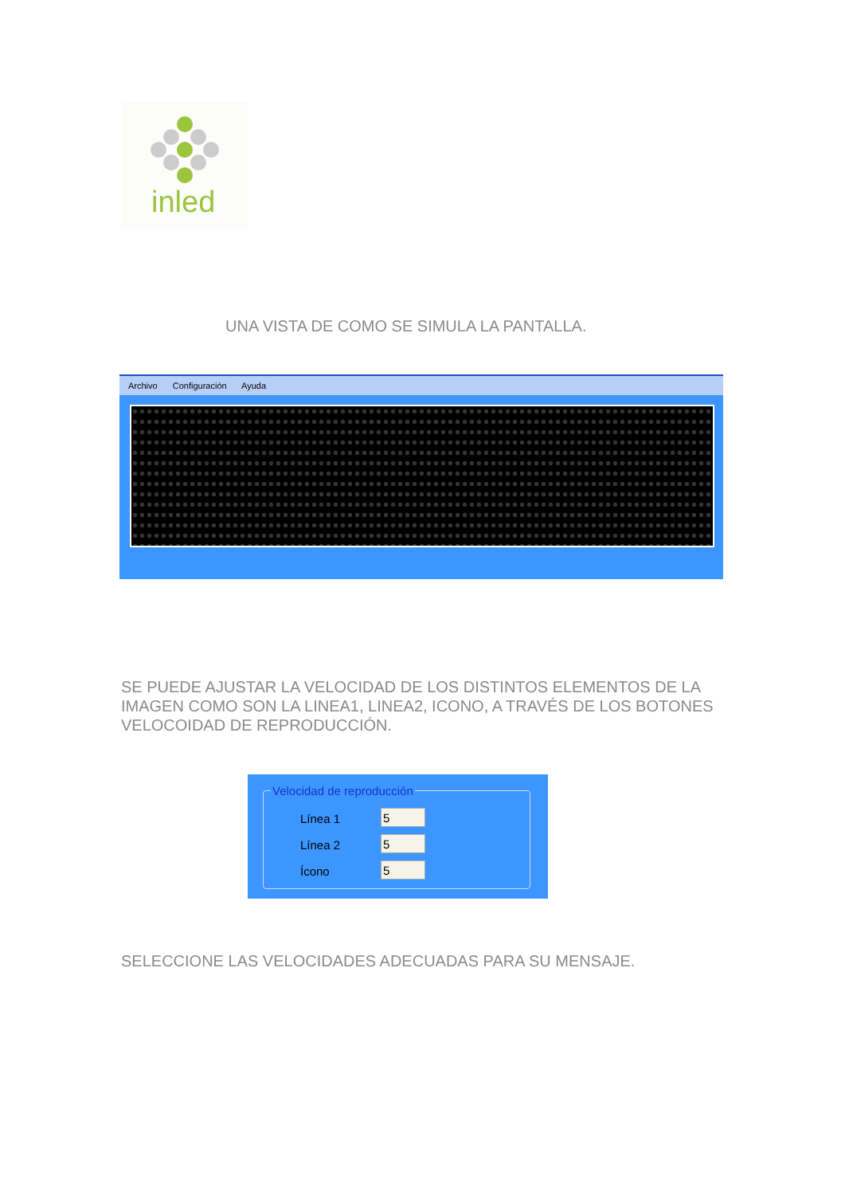inled
UNA VISTA DE COMO SE SIMULA LA PANTALLA.
Archivo Configuración Ayuda
SE PUEDE AJUSTAR LA VELOCIDAD DE LOS DISTINTOS ELEMENTOS DE LA IMAGEN COMO SON LA LINEA1, LINEA2, ICONO, A TRAVÉS DE LOS BOTONES VELOCOIDAD DE REPRODUCCIÓN.
Velocidad de reproducción
Línea 1 5
Línea 2 5
Ícono 5
SELECCIONE LAS VELOCIDADES ADECUADAS PARA SU MENSAJE.